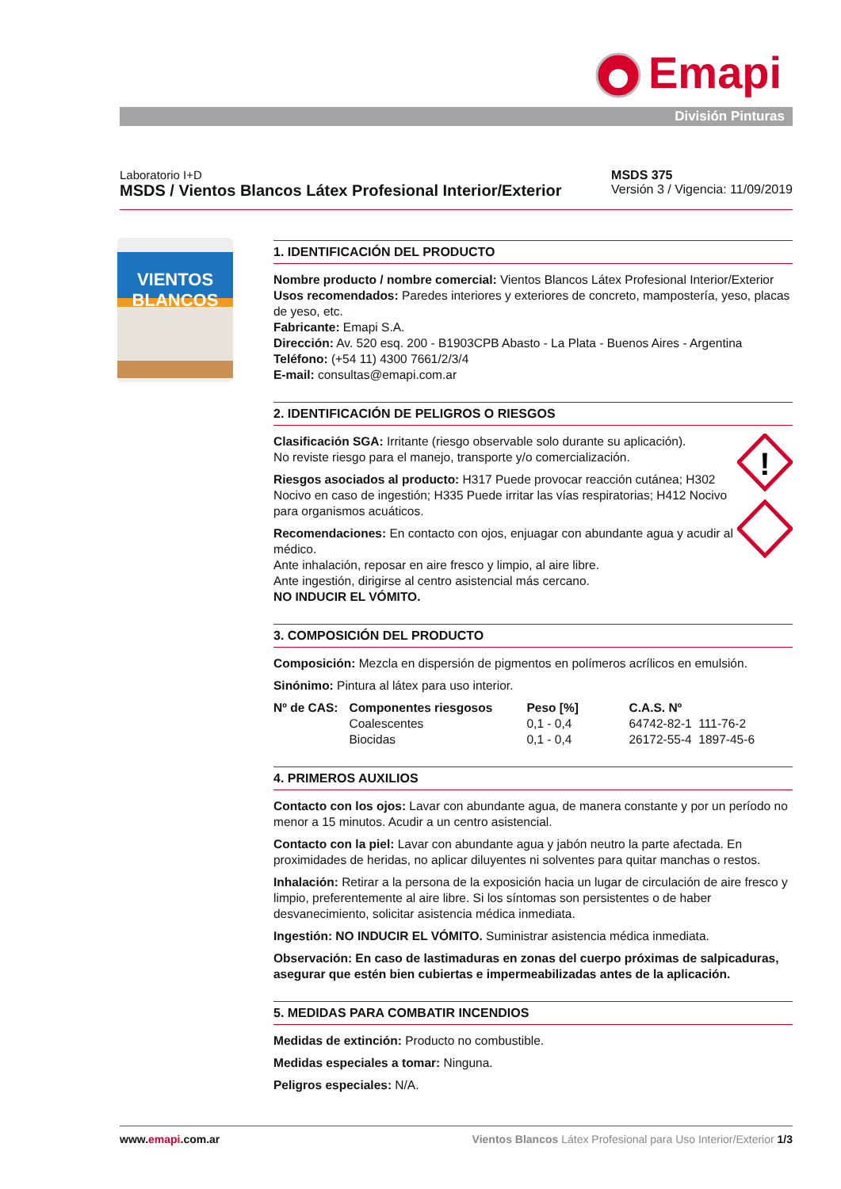Emapi
División Pinturas
Laboratorio I+D
MSDS / Vientos Blancos Látex Profesional Interior/Exterior
MSDS 375
Versión 3 / Vigencia: 11/09/2019
VIENTOS
BLANCOS
1. IDENTIFICACIÓN DEL PRODUCTO
Nombre producto / nombre comercial: Vientos Blancos Látex Profesional Interior/Exterior
Usos recomendados: Paredes interiores y exteriores de concreto, mampostería, yeso, placas de yeso, etc.
Fabricante: Emapi S.A.
Dirección: Av. 520 esq. 200 - B1903CPB Abasto - La Plata - Buenos Aires - Argentina
Teléfono: (+54 11) 4300 7661/2/3/4
E-mail: consultas@emapi.com.ar
2. IDENTIFICACIÓN DE PELIGROS O RIESGOS
!
Clasificación SGA: Irritante (riesgo observable solo durante su aplicación).
No reviste riesgo para el manejo, transporte y/o comercialización.
Riesgos asociados al producto: H317 Puede provocar reacción cutánea; H302 Nocivo en caso de ingestión; H335 Puede irritar las vías respiratorias; H412 Nocivo para organismos acuáticos.
Recomendaciones: En contacto con ojos, enjuagar con abundante agua y acudir al médico.
Ante inhalación, reposar en aire fresco y limpio, al aire libre.
Ante ingestión, dirigirse al centro asistencial más cercano.
NO INDUCIR EL VÓMITO.
3. COMPOSICIÓN DEL PRODUCTO
Composición: Mezcla en dispersión de pigmentos en polímeros acrílicos en emulsión.
Sinónimo: Pintura al látex para uso interior.
| Nº de CAS: | Componentes riesgosos | Peso [%] | C.A.S. Nº |
| --- | --- | --- | --- |
| | Coalescentes | 0,1 - 0,4 | 64742-82-1 111-76-2 |
| | Biocidas | 0,1 - 0,4 | 26172-55-4 1897-45-6 |
4. PRIMEROS AUXILIOS
Contacto con los ojos: Lavar con abundante agua, de manera constante y por un período no menor a 15 minutos. Acudir a un centro asistencial.
Contacto con la piel: Lavar con abundante agua y jabón neutro la parte afectada. En proximidades de heridas, no aplicar diluyentes ni solventes para quitar manchas o restos.
Inhalación: Retirar a la persona de la exposición hacia un lugar de circulación de aire fresco y limpio, preferentemente al aire libre. Si los síntomas son persistentes o de haber desvanecimiento, solicitar asistencia médica inmediata.
Ingestión: NO INDUCIR EL VÓMITO. Suministrar asistencia médica inmediata.
Observación: En caso de lastimaduras en zonas del cuerpo próximas de salpicaduras, asegurar que estén bien cubiertas e impermeabilizadas antes de la aplicación.
5. MEDIDAS PARA COMBATIR INCENDIOS
Medidas de extinción: Producto no combustible.
Medidas especiales a tomar: Ninguna.
Peligros especiales: N/A.
www.emapi.com.ar Vientos Blancos Látex Profesional para Uso Interior/Exterior 1/3